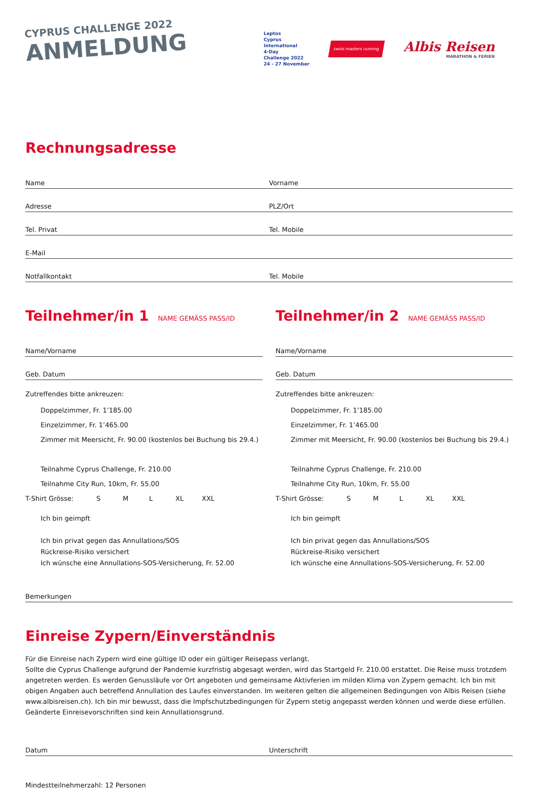CYPRUS CHALLENGE 2022
ANMELDUNG
Leptos
Cyprus
International
4-Day
Challenge 2022
24 - 27 November
swiss masters running
Albis Reisen
MARATHON & FERIEN
Rechnungsadresse
Name
Vorname
Adresse
PLZ/Ort
Tel. Privat
Tel. Mobile
E-Mail
Notfallkontakt
Tel. Mobile
Teilnehmer/in 1 NAME GEMÄSS PASS/ID
Name/Vorname
Geb. Datum
Zutreffendes bitte ankreuzen:
Doppelzimmer, Fr. 1’185.00
Einzelzimmer, Fr. 1’465.00
Zimmer mit Meersicht, Fr. 90.00 (kostenlos bei Buchung bis 29.4.)
Teilnahme Cyprus Challenge, Fr. 210.00
Teilnahme City Run, 10km, Fr. 55.00
T-Shirt Grösse: S M L XL XXL
Ich bin geimpft
Ich bin privat gegen das Annullations/SOS
Rückreise-Risiko versichert
Ich wünsche eine Annullations-SOS-Versicherung, Fr. 52.00
Teilnehmer/in 2 NAME GEMÄSS PASS/ID
Name/Vorname
Geb. Datum
Zutreffendes bitte ankreuzen:
Doppelzimmer, Fr. 1’185.00
Einzelzimmer, Fr. 1’465.00
Zimmer mit Meersicht, Fr. 90.00 (kostenlos bei Buchung bis 29.4.)
Teilnahme Cyprus Challenge, Fr. 210.00
Teilnahme City Run, 10km, Fr. 55.00
T-Shirt Grösse: S M L XL XXL
Ich bin geimpft
Ich bin privat gegen das Annullations/SOS
Rückreise-Risiko versichert
Ich wünsche eine Annullations-SOS-Versicherung, Fr. 52.00
Bemerkungen
Einreise Zypern/Einverständnis
Für die Einreise nach Zypern wird eine gültige ID oder ein gültiger Reisepass verlangt.
Sollte die Cyprus Challenge aufgrund der Pandemie kurzfristig abgesagt werden, wird das Startgeld Fr. 210.00 erstattet. Die Reise muss trotzdem angetreten werden. Es werden Genussläufe vor Ort angeboten und gemeinsame Aktivferien im milden Klima von Zypern gemacht. Ich bin mit obigen Angaben auch betreffend Annullation des Laufes einverstanden. Im weiteren gelten die allgemeinen Bedingungen von Albis Reisen (siehe www.albisreisen.ch). Ich bin mir bewusst, dass die Impfschutzbedingungen für Zypern stetig angepasst werden können und werde diese erfüllen. Geänderte Einreisevorschriften sind kein Annullationsgrund.
Datum
Unterschrift
Mindestteilnehmerzahl: 12 Personen